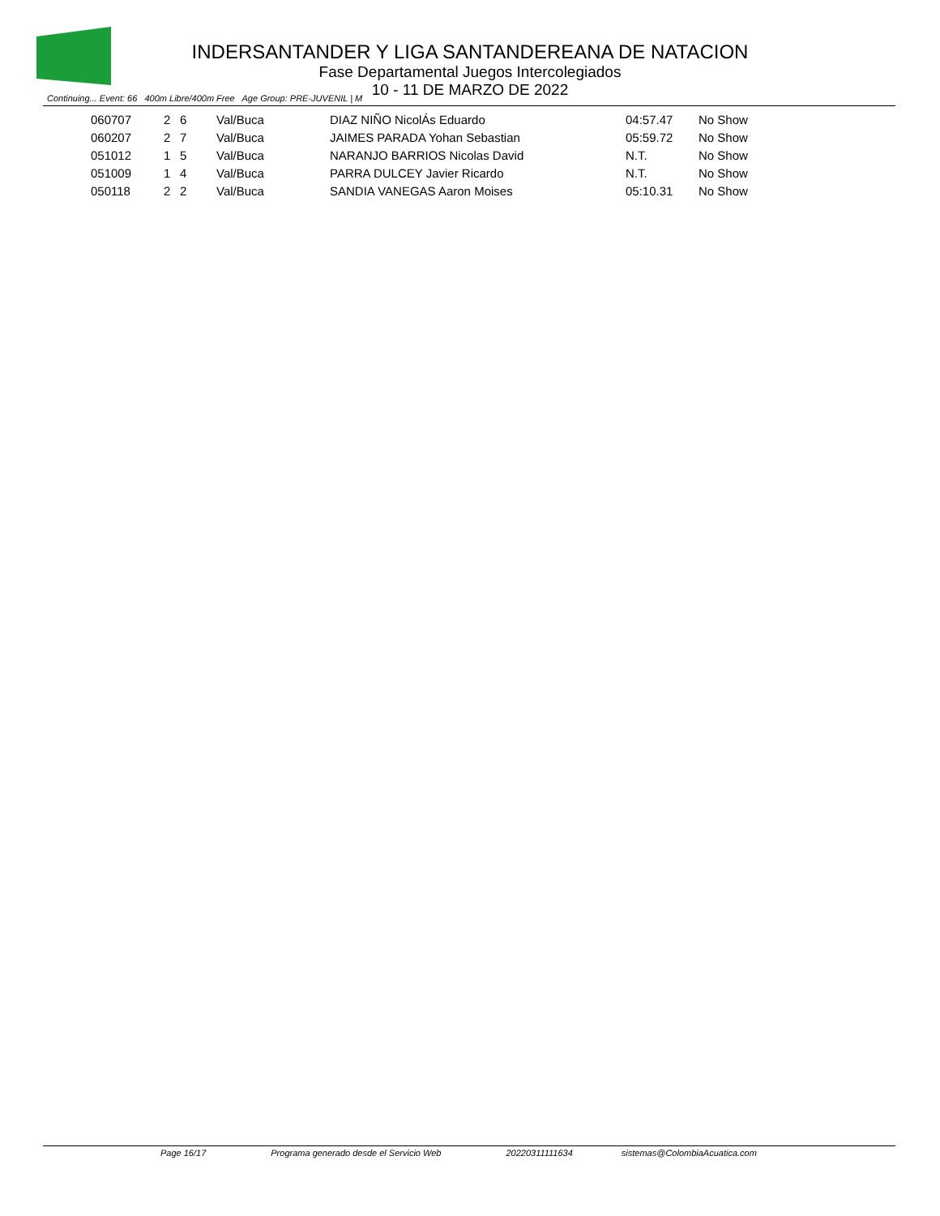INDERSANTANDER Y LIGA SANTANDEREANA DE NATACION
Fase Departamental Juegos Intercolegiados
10 - 11 DE MARZO DE 2022
Continuing... Event: 66 400m Libre/400m Free Age Group: PRE-JUVENIL | M
| 060707 | 2 | 6 | Val/Buca | DIAZ NIÑO NicolÁs Eduardo | 04:57.47 | No Show |
| 060207 | 2 | 7 | Val/Buca | JAIMES PARADA Yohan Sebastian | 05:59.72 | No Show |
| 051012 | 1 | 5 | Val/Buca | NARANJO BARRIOS Nicolas David | N.T. | No Show |
| 051009 | 1 | 4 | Val/Buca | PARRA DULCEY Javier Ricardo | N.T. | No Show |
| 050118 | 2 | 2 | Val/Buca | SANDIA VANEGAS Aaron Moises | 05:10.31 | No Show |
Page 16/17 Programa generado desde el Servicio Web 20220311111634 sistemas@ColombiaAcuatica.com